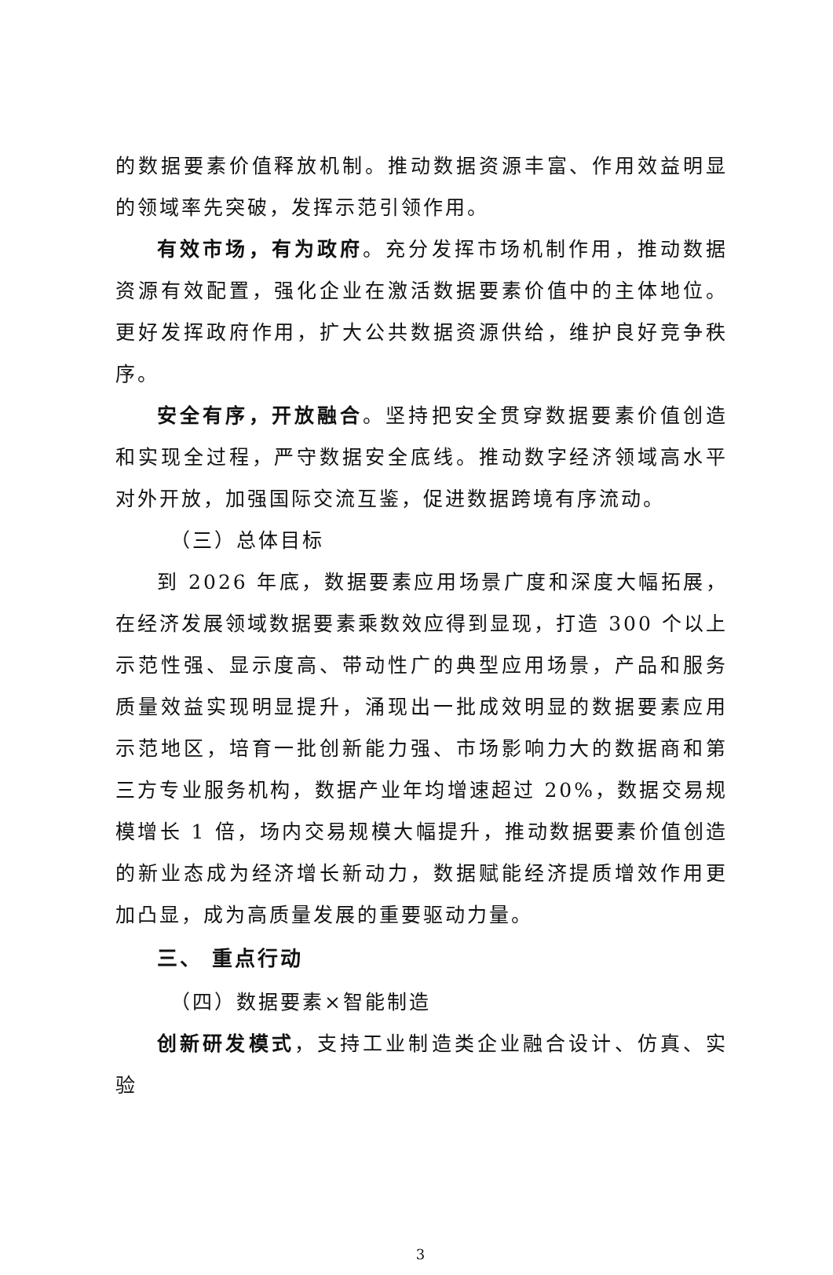的数据要素价值释放机制。推动数据资源丰富、作用效益明显的领域率先突破，发挥示范引领作用。
有效市场，有为政府。充分发挥市场机制作用，推动数据资源有效配置，强化企业在激活数据要素价值中的主体地位。更好发挥政府作用，扩大公共数据资源供给，维护良好竞争秩序。
安全有序，开放融合。坚持把安全贯穿数据要素价值创造和实现全过程，严守数据安全底线。推动数字经济领域高水平对外开放，加强国际交流互鉴，促进数据跨境有序流动。
（三）总体目标
到 2026 年底，数据要素应用场景广度和深度大幅拓展，在经济发展领域数据要素乘数效应得到显现，打造 300 个以上示范性强、显示度高、带动性广的典型应用场景，产品和服务质量效益实现明显提升，涌现出一批成效明显的数据要素应用示范地区，培育一批创新能力强、市场影响力大的数据商和第三方专业服务机构，数据产业年均增速超过 20%，数据交易规模增长 1 倍，场内交易规模大幅提升，推动数据要素价值创造的新业态成为经济增长新动力，数据赋能经济提质增效作用更加凸显，成为高质量发展的重要驱动力量。
三、 重点行动
（四）数据要素×智能制造
创新研发模式，支持工业制造类企业融合设计、仿真、实验
3